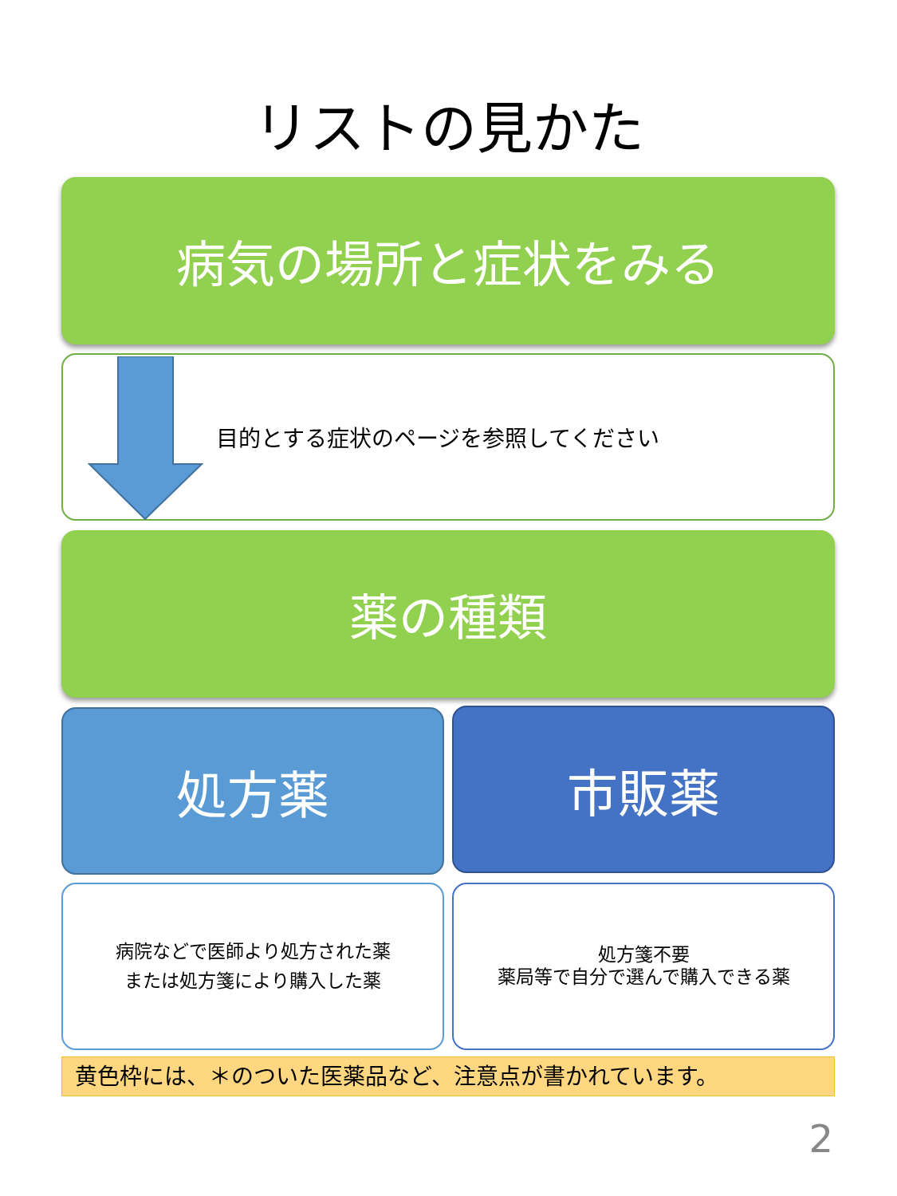リストの見かた
病気の場所と症状をみる
目的とする症状のページを参照してください
薬の種類
処方薬 市販薬
病院などで医師より処方された薬
または処方箋により購入した薬
処方箋不要
薬局等で自分で選んで購入できる薬
黄色枠には、＊のついた医薬品など、注意点が書かれています。
2